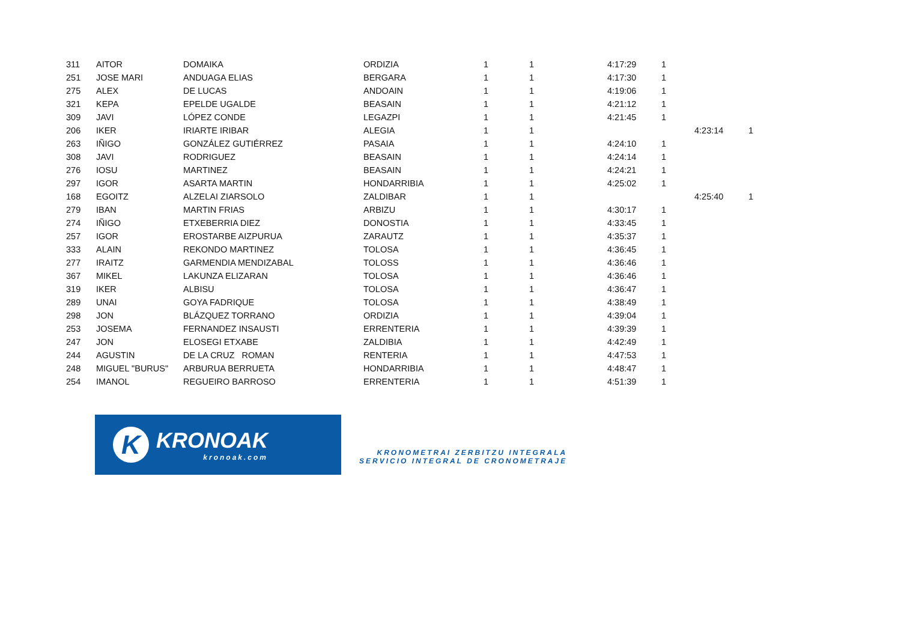| 311 | AITOR | DOMAIKA | ORDIZIA | 1 | 1 | 4:17:29 | 1 | | |
| 251 | JOSE MARI | ANDUAGA ELIAS | BERGARA | 1 | 1 | 4:17:30 | 1 | | |
| 275 | ALEX | DE LUCAS | ANDOAIN | 1 | 1 | 4:19:06 | 1 | | |
| 321 | KEPA | EPELDE UGALDE | BEASAIN | 1 | 1 | 4:21:12 | 1 | | |
| 309 | JAVI | LÓPEZ CONDE | LEGAZPI | 1 | 1 | 4:21:45 | 1 | | |
| 206 | IKER | IRIARTE IRIBAR | ALEGIA | 1 | 1 | | | 4:23:14 | 1 |
| 263 | IÑIGO | GONZÁLEZ GUTIÉRREZ | PASAIA | 1 | 1 | 4:24:10 | 1 | | |
| 308 | JAVI | RODRIGUEZ | BEASAIN | 1 | 1 | 4:24:14 | 1 | | |
| 276 | IOSU | MARTINEZ | BEASAIN | 1 | 1 | 4:24:21 | 1 | | |
| 297 | IGOR | ASARTA MARTIN | HONDARRIBIA | 1 | 1 | 4:25:02 | 1 | | |
| 168 | EGOITZ | ALZELAI ZIARSOLO | ZALDIBAR | 1 | 1 | | | 4:25:40 | 1 |
| 279 | IBAN | MARTIN FRIAS | ARBIZU | 1 | 1 | 4:30:17 | 1 | | |
| 274 | IÑIGO | ETXEBERRIA DIEZ | DONOSTIA | 1 | 1 | 4:33:45 | 1 | | |
| 257 | IGOR | EROSTARBE AIZPURUA | ZARAUTZ | 1 | 1 | 4:35:37 | 1 | | |
| 333 | ALAIN | REKONDO MARTINEZ | TOLOSA | 1 | 1 | 4:36:45 | 1 | | |
| 277 | IRAITZ | GARMENDIA MENDIZABAL | TOLOSS | 1 | 1 | 4:36:46 | 1 | | |
| 367 | MIKEL | LAKUNZA ELIZARAN | TOLOSA | 1 | 1 | 4:36:46 | 1 | | |
| 319 | IKER | ALBISU | TOLOSA | 1 | 1 | 4:36:47 | 1 | | |
| 289 | UNAI | GOYA FADRIQUE | TOLOSA | 1 | 1 | 4:38:49 | 1 | | |
| 298 | JON | BLÁZQUEZ TORRANO | ORDIZIA | 1 | 1 | 4:39:04 | 1 | | |
| 253 | JOSEMA | FERNANDEZ INSAUSTI | ERRENTERIA | 1 | 1 | 4:39:39 | 1 | | |
| 247 | JON | ELOSEGI ETXABE | ZALDIBIA | 1 | 1 | 4:42:49 | 1 | | |
| 244 | AGUSTIN | DE LA CRUZ ROMAN | RENTERIA | 1 | 1 | 4:47:53 | 1 | | |
| 248 | MIGUEL "BURUS" | ARBURUA BERRUETA | HONDARRIBIA | 1 | 1 | 4:48:47 | 1 | | |
| 254 | IMANOL | REGUEIRO BARROSO | ERRENTERIA | 1 | 1 | 4:51:39 | 1 | | |
K
KRONOAK
kronoak.com
KRONOMETRAI ZERBITZU INTEGRALA
SERVICIO INTEGRAL DE CRONOMETRAJE